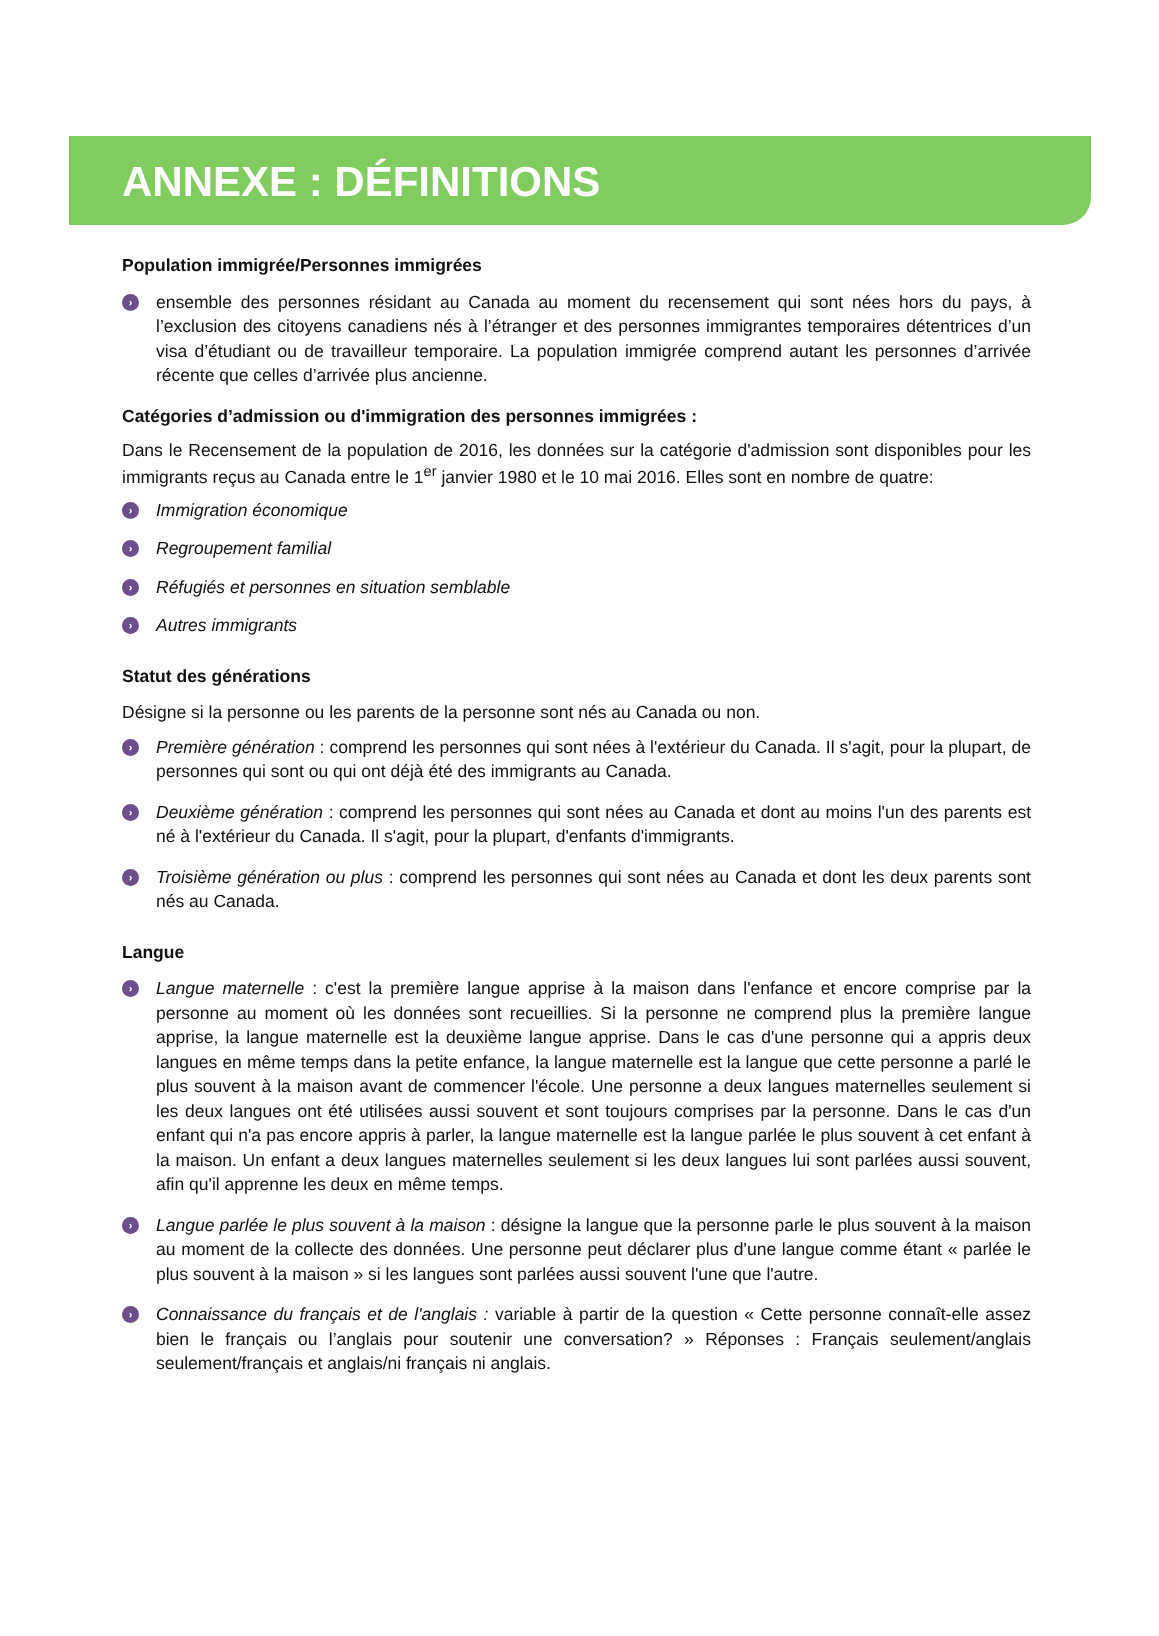ANNEXE : DÉFINITIONS
Population immigrée/Personnes immigrées
› ensemble des personnes résidant au Canada au moment du recensement qui sont nées hors du pays, à l’exclusion des citoyens canadiens nés à l’étranger et des personnes immigrantes temporaires détentrices d’un visa d’étudiant ou de travailleur temporaire. La population immigrée comprend autant les personnes d’arrivée récente que celles d’arrivée plus ancienne.
Catégories d’admission ou d'immigration des personnes immigrées :
Dans le Recensement de la population de 2016, les données sur la catégorie d'admission sont disponibles pour les immigrants reçus au Canada entre le 1<sup>er</sup> janvier 1980 et le 10 mai 2016. Elles sont en nombre de quatre:
› Immigration économique
› Regroupement familial
› Réfugiés et personnes en situation semblable
› Autres immigrants
Statut des générations
Désigne si la personne ou les parents de la personne sont nés au Canada ou non.
› Première génération : comprend les personnes qui sont nées à l'extérieur du Canada. Il s'agit, pour la plupart, de personnes qui sont ou qui ont déjà été des immigrants au Canada.
› Deuxième génération : comprend les personnes qui sont nées au Canada et dont au moins l'un des parents est né à l'extérieur du Canada. Il s'agit, pour la plupart, d'enfants d'immigrants.
› Troisième génération ou plus : comprend les personnes qui sont nées au Canada et dont les deux parents sont nés au Canada.
Langue
› Langue maternelle : c'est la première langue apprise à la maison dans l'enfance et encore comprise par la personne au moment où les données sont recueillies. Si la personne ne comprend plus la première langue apprise, la langue maternelle est la deuxième langue apprise. Dans le cas d'une personne qui a appris deux langues en même temps dans la petite enfance, la langue maternelle est la langue que cette personne a parlé le plus souvent à la maison avant de commencer l'école. Une personne a deux langues maternelles seulement si les deux langues ont été utilisées aussi souvent et sont toujours comprises par la personne. Dans le cas d'un enfant qui n'a pas encore appris à parler, la langue maternelle est la langue parlée le plus souvent à cet enfant à la maison. Un enfant a deux langues maternelles seulement si les deux langues lui sont parlées aussi souvent, afin qu'il apprenne les deux en même temps.
› Langue parlée le plus souvent à la maison : désigne la langue que la personne parle le plus souvent à la maison au moment de la collecte des données. Une personne peut déclarer plus d'une langue comme étant « parlée le plus souvent à la maison » si les langues sont parlées aussi souvent l'une que l'autre.
› Connaissance du français et de l'anglais : variable à partir de la question « Cette personne connaît-elle assez bien le français ou l’anglais pour soutenir une conversation? » Réponses : Français seulement/anglais seulement/français et anglais/ni français ni anglais.